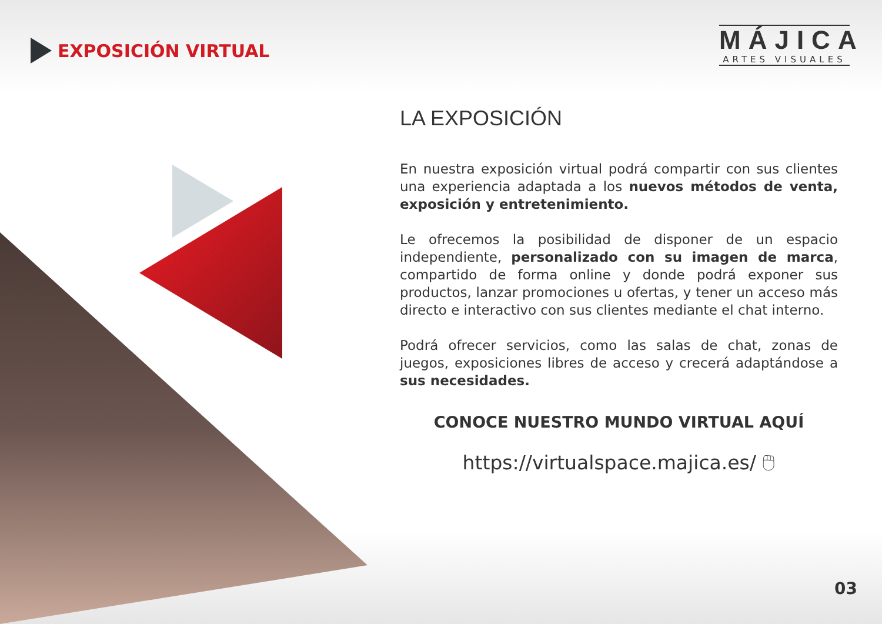EXPOSICIÓN VIRTUAL
MÁJICA
ARTES VISUALES
LA EXPOSICIÓN
En nuestra exposición virtual podrá compartir con sus clientes una experiencia adaptada a los nuevos métodos de venta, exposición y entretenimiento.
Le ofrecemos la posibilidad de disponer de un espacio independiente, personalizado con su imagen de marca, compartido de forma online y donde podrá exponer sus productos, lanzar promociones u ofertas, y tener un acceso más directo e interactivo con sus clientes mediante el chat interno.
Podrá ofrecer servicios, como las salas de chat, zonas de juegos, exposiciones libres de acceso y crecerá adaptándose a sus necesidades.
CONOCE NUESTRO MUNDO VIRTUAL AQUÍ
https://virtualspace.majica.es/ 🖱
03